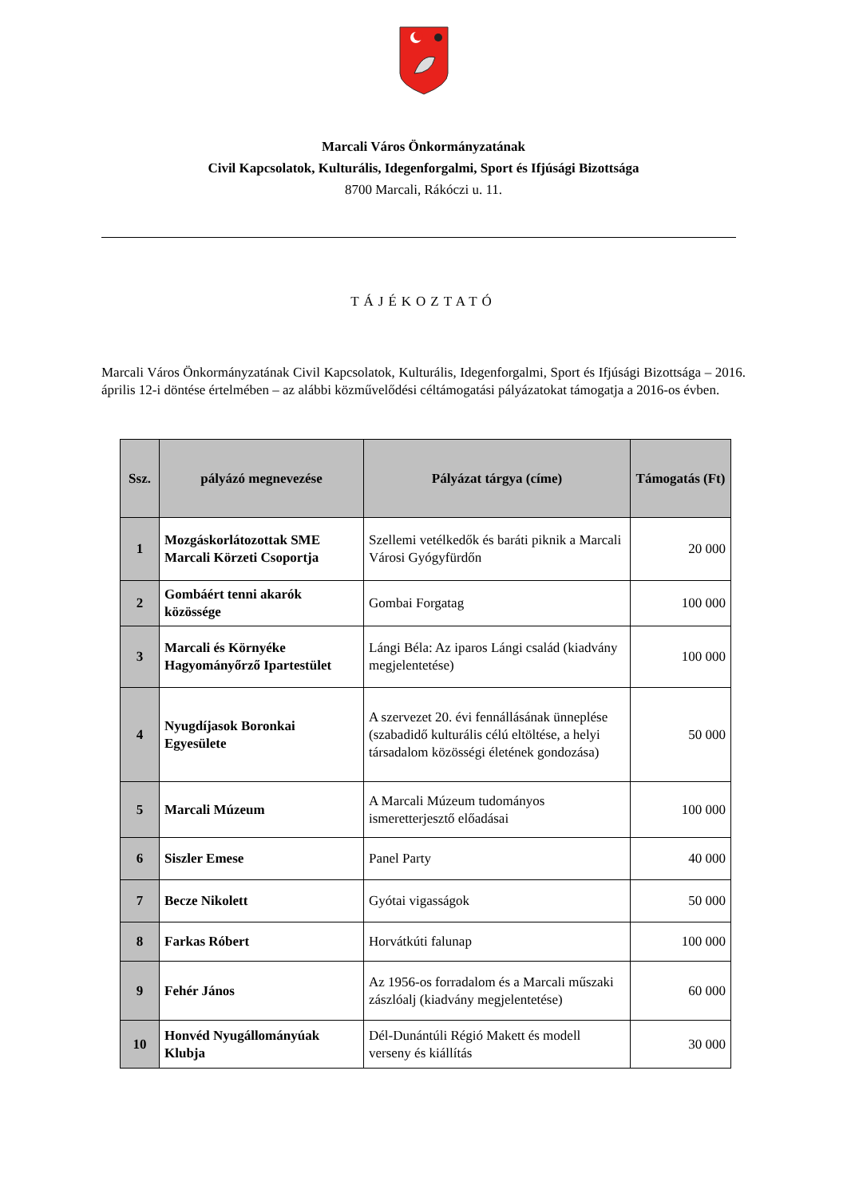Marcali Város Önkormányzatának
Civil Kapcsolatok, Kulturális, Idegenforgalmi, Sport és Ifjúsági Bizottsága
8700 Marcali, Rákóczi u. 11.
TÁJÉKOZTATÓ
Marcali Város Önkormányzatának Civil Kapcsolatok, Kulturális, Idegenforgalmi, Sport és Ifjúsági Bizottsága – 2016. április 12-i döntése értelmében – az alábbi közművelődési céltámogatási pályázatokat támogatja a 2016-os évben.
| Ssz. | pályázó megnevezése | Pályázat tárgya (címe) | Támogatás (Ft) |
| --- | --- | --- | --- |
| 1 | Mozgáskorlátozottak SME Marcali Körzeti Csoportja | Szellemi vetélkedők és baráti piknik a Marcali Városi Gyógyfürdőn | 20 000 |
| 2 | Gombáért tenni akarók közössége | Gombai Forgatag | 100 000 |
| 3 | Marcali és Környéke Hagyományőrző Ipartestület | Lángi Béla: Az iparos Lángi család (kiadvány megjelentetése) | 100 000 |
| 4 | Nyugdíjasok Boronkai Egyesülete | A szervezet 20. évi fennállásának ünneplése (szabadidő kulturális célú eltöltése, a helyi társadalom közösségi életének gondozása) | 50 000 |
| 5 | Marcali Múzeum | A Marcali Múzeum tudományos ismeretterjesztő előadásai | 100 000 |
| 6 | Siszler Emese | Panel Party | 40 000 |
| 7 | Becze Nikolett | Gyótai vigasságok | 50 000 |
| 8 | Farkas Róbert | Horvátkúti falunap | 100 000 |
| 9 | Fehér János | Az 1956-os forradalom és a Marcali műszaki zászlóalj (kiadvány megjelentetése) | 60 000 |
| 10 | Honvéd Nyugállományúak Klubja | Dél-Dunántúli Régió Makett és modell verseny és kiállítás | 30 000 |